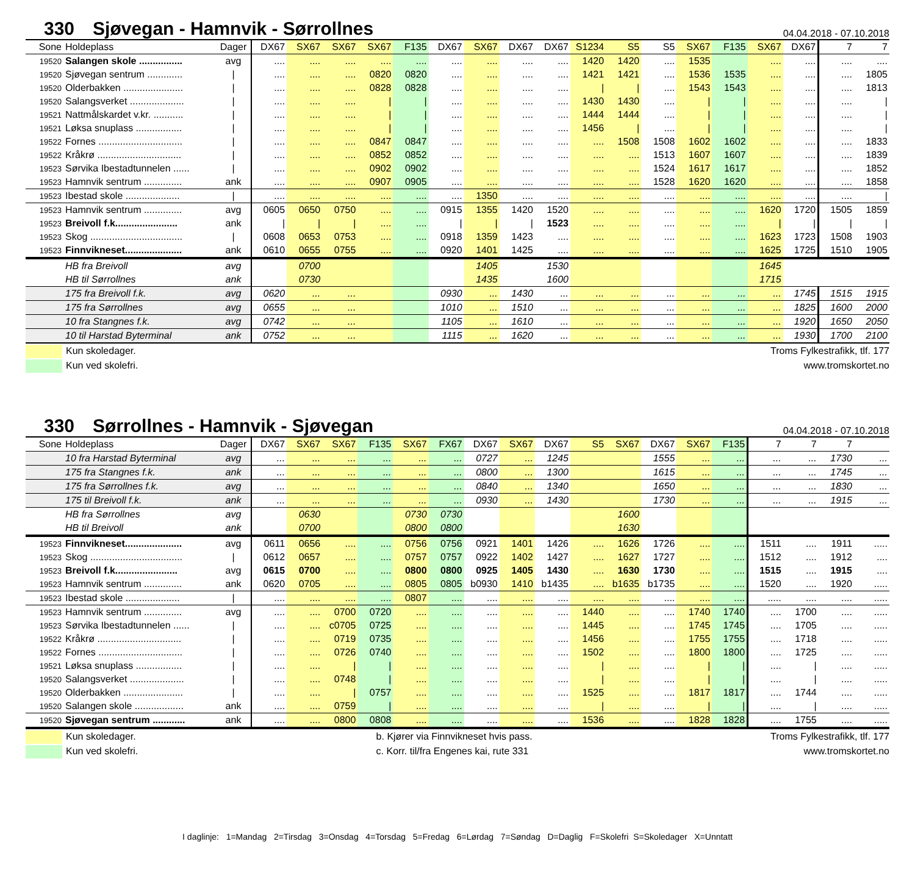330 Sjøvegan - Hamnvik - Sørrollnes
04.04.2018 - 07.10.2018
| Sone | Holdeplass | Dager | DX67 | SX67 | SX67 | SX67 | F135 | DX67 | SX67 | DX67 | DX67 | S1234 | S5 | S5 | SX67 | F135 | SX67 | DX67 | 7 | 7 |
| --- | --- | --- | --- | --- | --- | --- | --- | --- | --- | --- | --- | --- | --- | --- | --- | --- | --- | --- | --- | --- |
| 19520 | Salangen skole ................ | avg | .... | .... | .... | .... | .... | .... | .... | .... | .... | 1420 | 1420 | .... | 1535 | | .... | .... | .... | .... |
| 19520 | Sjøvegan sentrum ............. | / | .... | .... | .... | 0820 | 0820 | .... | .... | .... | .... | 1421 | 1421 | .... | 1536 | 1535 | .... | .... | .... | 1805 |
| 19520 | Olderbakken ...................... | / | .... | .... | .... | 0828 | 0828 | .... | .... | .... | .... | / | / | .... | 1543 | 1543 | .... | .... | .... | 1813 |
| 19520 | Salangsverket .................... | / | .... | .... | .... | / | / | .... | .... | .... | .... | 1430 | 1430 | .... | / | / | .... | .... | .... | / |
| 19521 | Nattmålskardet v.kr. ........... | / | .... | .... | .... | / | / | .... | .... | .... | .... | 1444 | 1444 | .... | / | / | .... | .... | .... | / |
| 19521 | Løksa snuplass ................. | / | .... | .... | .... | / | / | .... | .... | .... | .... | 1456 | / | .... | / | / | .... | .... | .... | / |
| 19522 | Fornes ............................... | / | .... | .... | .... | 0847 | 0847 | .... | .... | .... | .... | .... | 1508 | 1508 | 1602 | 1602 | .... | .... | .... | 1833 |
| 19522 | Kråkrø ............................... | / | .... | .... | .... | 0852 | 0852 | .... | .... | .... | .... | .... | .... | 1513 | 1607 | 1607 | .... | .... | .... | 1839 |
| 19523 | Sørvika Ibestadtunnelen ...... | / | .... | .... | .... | 0902 | 0902 | .... | .... | .... | .... | .... | .... | 1524 | 1617 | 1617 | .... | .... | .... | 1852 |
| 19523 | Hamnvik sentrum .............. | ank | .... | .... | .... | 0907 | 0905 | .... | .... | .... | .... | .... | .... | 1528 | 1620 | 1620 | .... | .... | .... | 1858 |
| 19523 | Ibestad skole .................... | / | .... | .... | .... | .... | .... | .... | 1350 | .... | .... | .... | .... | .... | .... | .... | .... | .... | .... | / |
| 19523 | Hamnvik sentrum .............. | avg | 0605 | 0650 | 0750 | .... | .... | 0915 | 1355 | 1420 | 1520 | .... | .... | .... | .... | .... | 1620 | 1720 | 1505 | 1859 |
| 19523 | Breivoll f.k....................... | ank | / | / | / | .... | .... | / | / | / | 1523 | .... | .... | .... | .... | .... | / | / | / | / |
| 19523 | Skog .................................. | / | 0608 | 0653 | 0753 | .... | .... | 0918 | 1359 | 1423 | .... | .... | .... | .... | .... | .... | 1623 | 1723 | 1508 | 1903 |
| 19523 | Finnvikneset..................... | ank | 0610 | 0655 | 0755 | .... | .... | 0920 | 1401 | 1425 | .... | .... | .... | .... | .... | .... | 1625 | 1725 | 1510 | 1905 |
| | HB fra Breivoll | avg | | 0700 | | | | | 1405 | | 1530 | | | | | | 1645 | | | |
| | HB til Sørrollnes | ank | | 0730 | | | | | 1435 | | 1600 | | | | | | 1715 | | | |
| | 175 fra Breivoll f.k. | avg | 0620 | ... | ... | | | 0930 | ... | 1430 | ... | ... | ... | ... | ... | ... | ... | 1745 | 1515 | 1915 |
| | 175 fra Sørrollnes | avg | 0655 | ... | ... | | | 1010 | ... | 1510 | ... | ... | ... | ... | ... | ... | ... | 1825 | 1600 | 2000 |
| | 10 fra Stangnes f.k. | avg | 0742 | ... | ... | | | 1105 | ... | 1610 | ... | ... | ... | ... | ... | ... | ... | 1920 | 1650 | 2050 |
| | 10 til Harstad Byterminal | ank | 0752 | ... | ... | | | 1115 | ... | 1620 | ... | ... | ... | ... | ... | ... | ... | 1930 | 1700 | 2100 |
Kun skoledager.
Kun ved skolefri.
Troms Fylkestrafikk, tlf. 177
www.tromskortet.no
330 Sørrollnes - Hamnvik - Sjøvegan
04.04.2018 - 07.10.2018
| Sone | Holdeplass | Dager | DX67 | SX67 | SX67 | F135 | SX67 | FX67 | DX67 | SX67 | DX67 | S5 | SX67 | DX67 | SX67 | F135 | 7 | 7 | 7 | |
| --- | --- | --- | --- | --- | --- | --- | --- | --- | --- | --- | --- | --- | --- | --- | --- | --- | --- | --- | --- | --- |
| | 10 fra Harstad Byterminal | avg | ... | ... | ... | ... | ... | ... | 0727 | ... | 1245 | | | 1555 | ... | ... | ... | ... | 1730 | ... |
| | 175 fra Stangnes f.k. | ank | ... | ... | ... | ... | ... | ... | 0800 | ... | 1300 | | | 1615 | ... | ... | ... | ... | 1745 | ... |
| | 175 fra Sørrollnes f.k. | avg | ... | ... | ... | ... | ... | ... | 0840 | ... | 1340 | | | 1650 | ... | ... | ... | ... | 1830 | ... |
| | 175 til Breivoll f.k. | ank | ... | ... | ... | ... | ... | ... | 0930 | ... | 1430 | | | 1730 | ... | ... | ... | ... | 1915 | ... |
| | HB fra Sørrollnes | avg | | 0630 | | | 0730 | 0730 | | | | | 1600 | | | | | | | |
| | HB til Breivoll | ank | | 0700 | | | 0800 | 0800 | | | | | 1630 | | | | | | | |
| 19523 | Finnvikneset..................... | avg | 0611 | 0656 | .... | .... | 0756 | 0756 | 0921 | 1401 | 1426 | .... | 1626 | 1726 | .... | .... | 1511 | .... | 1911 | ..... |
| 19523 | Skog .................................. | / | 0612 | 0657 | .... | .... | 0757 | 0757 | 0922 | 1402 | 1427 | .... | 1627 | 1727 | .... | .... | 1512 | .... | 1912 | .... |
| 19523 | Breivoll f.k....................... | avg | 0615 | 0700 | .... | .... | 0800 | 0800 | 0925 | 1405 | 1430 | .... | 1630 | 1730 | .... | .... | 1515 | .... | 1915 | .... |
| 19523 | Hamnvik sentrum .............. | ank | 0620 | 0705 | .... | .... | 0805 | 0805 | b0930 | 1410 | b1435 | .... | b1635 | b1735 | .... | .... | 1520 | .... | 1920 | ..... |
| 19523 | Ibestad skole .................... | / | .... | .... | .... | .... | 0807 | .... | .... | .... | .... | .... | .... | .... | .... | .... | ..... | .... | .... | ..... |
| 19523 | Hamnvik sentrum .............. | avg | .... | .... | 0700 | 0720 | .... | .... | .... | .... | .... | 1440 | .... | .... | 1740 | 1740 | .... | 1700 | .... | ..... |
| 19523 | Sørvika Ibestadtunnelen ...... | / | .... | .... | c0705 | 0725 | .... | .... | .... | .... | .... | 1445 | .... | .... | 1745 | 1745 | .... | 1705 | .... | ..... |
| 19522 | Kråkrø ............................... | / | .... | .... | 0719 | 0735 | .... | .... | .... | .... | .... | 1456 | .... | .... | 1755 | 1755 | .... | 1718 | .... | ..... |
| 19522 | Fornes ............................... | / | .... | .... | 0726 | 0740 | .... | .... | .... | .... | .... | 1502 | .... | .... | 1800 | 1800 | .... | 1725 | .... | ..... |
| 19521 | Løksa snuplass ................. | / | .... | .... | / | / | .... | .... | .... | .... | .... | / | .... | .... | / | / | .... | / | .... | ..... |
| 19520 | Salangsverket .................... | / | .... | .... | 0748 | / | .... | .... | .... | .... | .... | / | .... | .... | / | / | .... | / | .... | ..... |
| 19520 | Olderbakken ...................... | / | .... | .... | / | 0757 | .... | .... | .... | .... | .... | 1525 | .... | .... | 1817 | 1817 | .... | 1744 | .... | ..... |
| 19520 | Salangen skole .................. | ank | .... | .... | 0759 | / | .... | .... | .... | .... | .... | / | .... | .... | / | / | .... | / | .... | ..... |
| 19520 | Sjøvegan sentrum ............ | ank | .... | .... | 0800 | 0808 | .... | .... | .... | .... | .... | 1536 | .... | .... | 1828 | 1828 | .... | 1755 | .... | ..... |
Kun skoledager.
Kun ved skolefri.
b. Kjører via Finnvikneset hvis pass.
c. Korr. til/fra Engenes kai, rute 331
Troms Fylkestrafikk, tlf. 177
www.tromskortet.no
I daglinje: 1=Mandag 2=Tirsdag 3=Onsdag 4=Torsdag 5=Fredag 6=Lørdag 7=Søndag D=Daglig F=Skolefri S=Skoledager X=Unntatt